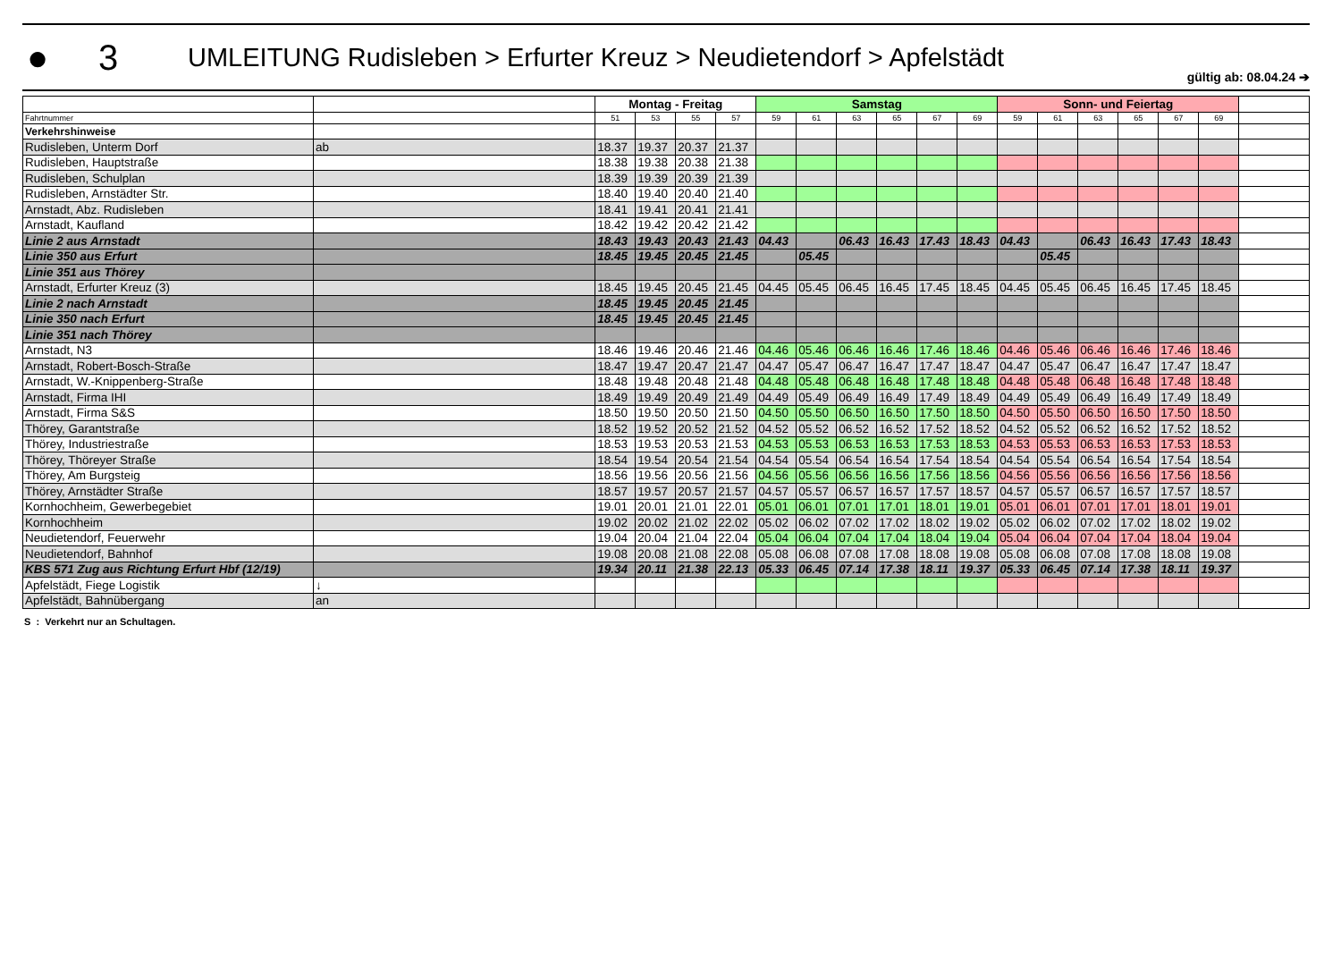● 3 UMLEITUNG Rudisleben > Erfurter Kreuz > Neudietendorf > Apfelstädt gültig ab: 08.04.24 ➔
| | | Montag - Freitag | | | | Samstag | | | | | | Sonn- und Feiertag | | | | | | |
| --- | --- | --- | --- | --- | --- | --- | --- | --- | --- | --- | --- | --- | --- | --- | --- | --- | --- | --- |
| Fahrtnummer | | 51 | 53 | 55 | 57 | 59 | 61 | 63 | 65 | 67 | 69 | 59 | 61 | 63 | 65 | 67 | 69 | |
| Verkehrshinweise | | | | | | | | | | | | | | | | | | |
| Rudisleben, Unterm Dorf | ab | 18.37 | 19.37 | 20.37 | 21.37 | | | | | | | | | | | | | |
| Rudisleben, Hauptstraße | | 18.38 | 19.38 | 20.38 | 21.38 | | | | | | | | | | | | | |
| Rudisleben, Schulplan | | 18.39 | 19.39 | 20.39 | 21.39 | | | | | | | | | | | | | |
| Rudisleben, Arnstädter Str. | | 18.40 | 19.40 | 20.40 | 21.40 | | | | | | | | | | | | | |
| Arnstadt, Abz. Rudisleben | | 18.41 | 19.41 | 20.41 | 21.41 | | | | | | | | | | | | | |
| Arnstadt, Kaufland | | 18.42 | 19.42 | 20.42 | 21.42 | | | | | | | | | | | | | |
| Linie 2 aus Arnstadt | | 18.43 | 19.43 | 20.43 | 21.43 | 04.43 | | 06.43 | 16.43 | 17.43 | 18.43 | 04.43 | | 06.43 | 16.43 | 17.43 | 18.43 | |
| Linie 350 aus Erfurt | | 18.45 | 19.45 | 20.45 | 21.45 | | 05.45 | | | | | | 05.45 | | | | | |
| Linie 351 aus Thörey | | | | | | | | | | | | | | | | | | |
| Arnstadt, Erfurter Kreuz (3) | | 18.45 | 19.45 | 20.45 | 21.45 | 04.45 | 05.45 | 06.45 | 16.45 | 17.45 | 18.45 | 04.45 | 05.45 | 06.45 | 16.45 | 17.45 | 18.45 | |
| Linie 2 nach Arnstadt | | 18.45 | 19.45 | 20.45 | 21.45 | | | | | | | | | | | | | |
| Linie 350 nach Erfurt | | 18.45 | 19.45 | 20.45 | 21.45 | | | | | | | | | | | | | |
| Linie 351 nach Thörey | | | | | | | | | | | | | | | | | | |
| Arnstadt, N3 | | 18.46 | 19.46 | 20.46 | 21.46 | 04.46 | 05.46 | 06.46 | 16.46 | 17.46 | 18.46 | 04.46 | 05.46 | 06.46 | 16.46 | 17.46 | 18.46 | |
| Arnstadt, Robert-Bosch-Straße | | 18.47 | 19.47 | 20.47 | 21.47 | 04.47 | 05.47 | 06.47 | 16.47 | 17.47 | 18.47 | 04.47 | 05.47 | 06.47 | 16.47 | 17.47 | 18.47 | |
| Arnstadt, W.-Knippenberg-Straße | | 18.48 | 19.48 | 20.48 | 21.48 | 04.48 | 05.48 | 06.48 | 16.48 | 17.48 | 18.48 | 04.48 | 05.48 | 06.48 | 16.48 | 17.48 | 18.48 | |
| Arnstadt, Firma IHI | | 18.49 | 19.49 | 20.49 | 21.49 | 04.49 | 05.49 | 06.49 | 16.49 | 17.49 | 18.49 | 04.49 | 05.49 | 06.49 | 16.49 | 17.49 | 18.49 | |
| Arnstadt, Firma S&S | | 18.50 | 19.50 | 20.50 | 21.50 | 04.50 | 05.50 | 06.50 | 16.50 | 17.50 | 18.50 | 04.50 | 05.50 | 06.50 | 16.50 | 17.50 | 18.50 | |
| Thörey, Garantstraße | | 18.52 | 19.52 | 20.52 | 21.52 | 04.52 | 05.52 | 06.52 | 16.52 | 17.52 | 18.52 | 04.52 | 05.52 | 06.52 | 16.52 | 17.52 | 18.52 | |
| Thörey, Industriestraße | | 18.53 | 19.53 | 20.53 | 21.53 | 04.53 | 05.53 | 06.53 | 16.53 | 17.53 | 18.53 | 04.53 | 05.53 | 06.53 | 16.53 | 17.53 | 18.53 | |
| Thörey, Thöreyer Straße | | 18.54 | 19.54 | 20.54 | 21.54 | 04.54 | 05.54 | 06.54 | 16.54 | 17.54 | 18.54 | 04.54 | 05.54 | 06.54 | 16.54 | 17.54 | 18.54 | |
| Thörey, Am Burgsteig | | 18.56 | 19.56 | 20.56 | 21.56 | 04.56 | 05.56 | 06.56 | 16.56 | 17.56 | 18.56 | 04.56 | 05.56 | 06.56 | 16.56 | 17.56 | 18.56 | |
| Thörey, Arnstädter Straße | | 18.57 | 19.57 | 20.57 | 21.57 | 04.57 | 05.57 | 06.57 | 16.57 | 17.57 | 18.57 | 04.57 | 05.57 | 06.57 | 16.57 | 17.57 | 18.57 | |
| Kornhochheim, Gewerbegebiet | | 19.01 | 20.01 | 21.01 | 22.01 | 05.01 | 06.01 | 07.01 | 17.01 | 18.01 | 19.01 | 05.01 | 06.01 | 07.01 | 17.01 | 18.01 | 19.01 | |
| Kornhochheim | | 19.02 | 20.02 | 21.02 | 22.02 | 05.02 | 06.02 | 07.02 | 17.02 | 18.02 | 19.02 | 05.02 | 06.02 | 07.02 | 17.02 | 18.02 | 19.02 | |
| Neudietendorf, Feuerwehr | | 19.04 | 20.04 | 21.04 | 22.04 | 05.04 | 06.04 | 07.04 | 17.04 | 18.04 | 19.04 | 05.04 | 06.04 | 07.04 | 17.04 | 18.04 | 19.04 | |
| Neudietendorf, Bahnhof | | 19.08 | 20.08 | 21.08 | 22.08 | 05.08 | 06.08 | 07.08 | 17.08 | 18.08 | 19.08 | 05.08 | 06.08 | 07.08 | 17.08 | 18.08 | 19.08 | |
| KBS 571 Zug aus Richtung Erfurt Hbf (12/19) | | 19.34 | 20.11 | 21.38 | 22.13 | 05.33 | 06.45 | 07.14 | 17.38 | 18.11 | 19.37 | 05.33 | 06.45 | 07.14 | 17.38 | 18.11 | 19.37 | |
| Apfelstädt, Fiege Logistik | ↓ | | | | | | | | | | | | | | | | | |
| Apfelstädt, Bahnübergang | an | | | | | | | | | | | | | | | | | |
S : Verkehrt nur an Schultagen.